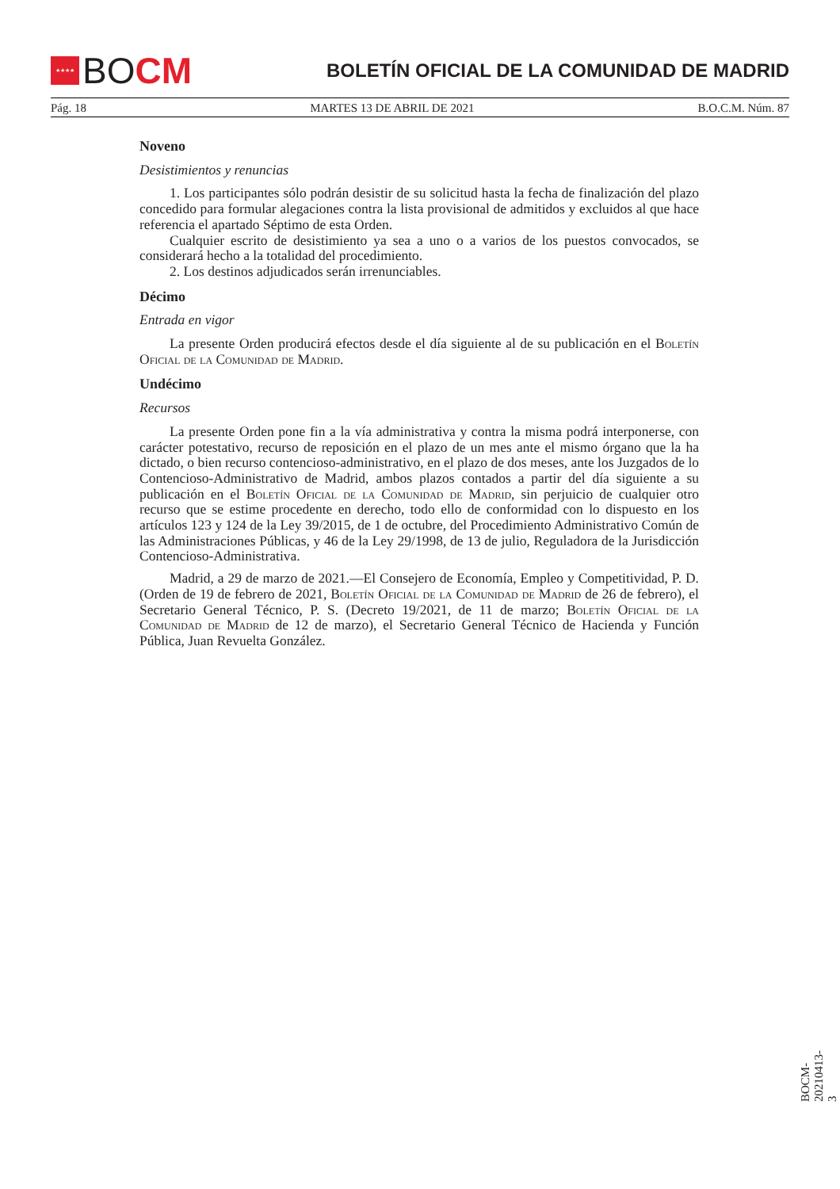★★★★
BO CM
BOLETÍN OFICIAL DE LA COMUNIDAD DE MADRID
Pág. 18 MARTES 13 DE ABRIL DE 2021 B.O.C.M. Núm. 87
Noveno
Desistimientos y renuncias
1. Los participantes sólo podrán desistir de su solicitud hasta la fecha de finalización del plazo concedido para formular alegaciones contra la lista provisional de admitidos y excluidos al que hace referencia el apartado Séptimo de esta Orden.
Cualquier escrito de desistimiento ya sea a uno o a varios de los puestos convocados, se considerará hecho a la totalidad del procedimiento.
2. Los destinos adjudicados serán irrenunciables.
Décimo
Entrada en vigor
La presente Orden producirá efectos desde el día siguiente al de su publicación en el Boletín Oficial de la Comunidad de Madrid.
Undécimo
Recursos
La presente Orden pone fin a la vía administrativa y contra la misma podrá interponerse, con carácter potestativo, recurso de reposición en el plazo de un mes ante el mismo órgano que la ha dictado, o bien recurso contencioso-administrativo, en el plazo de dos meses, ante los Juzgados de lo Contencioso-Administrativo de Madrid, ambos plazos contados a partir del día siguiente a su publicación en el Boletín Oficial de la Comunidad de Madrid, sin perjuicio de cualquier otro recurso que se estime procedente en derecho, todo ello de conformidad con lo dispuesto en los artículos 123 y 124 de la Ley 39/2015, de 1 de octubre, del Procedimiento Administrativo Común de las Administraciones Públicas, y 46 de la Ley 29/1998, de 13 de julio, Reguladora de la Jurisdicción Contencioso-Administrativa.
Madrid, a 29 de marzo de 2021.—El Consejero de Economía, Empleo y Competitividad, P. D. (Orden de 19 de febrero de 2021, Boletín Oficial de la Comunidad de Madrid de 26 de febrero), el Secretario General Técnico, P. S. (Decreto 19/2021, de 11 de marzo; Boletín Oficial de la Comunidad de Madrid de 12 de marzo), el Secretario General Técnico de Hacienda y Función Pública, Juan Revuelta González.
BOCM-20210413-3